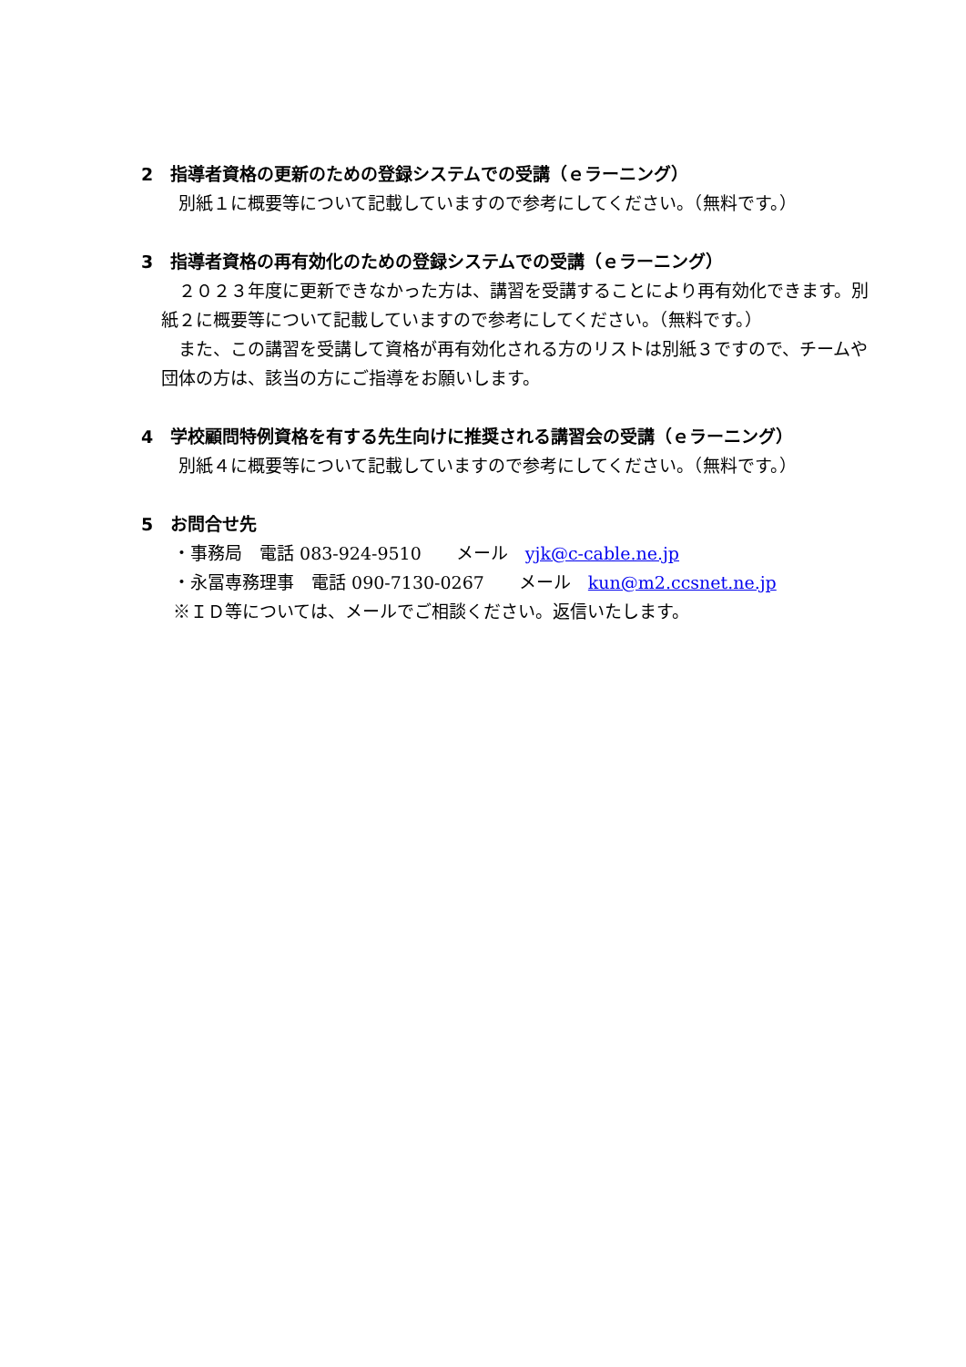2　指導者資格の更新のための登録システムでの受講（ｅラーニング）
　別紙１に概要等について記載していますので参考にしてください。（無料です。）
3　指導者資格の再有効化のための登録システムでの受講（ｅラーニング）
　２０２３年度に更新できなかった方は、講習を受講することにより再有効化できます。別紙２に概要等について記載していますので参考にしてください。（無料です。）
　また、この講習を受講して資格が再有効化される方のリストは別紙３ですので、チームや団体の方は、該当の方にご指導をお願いします。
4　学校顧問特例資格を有する先生向けに推奨される講習会の受講（ｅラーニング）
　別紙４に概要等について記載していますので参考にしてください。（無料です。）
5　お問合せ先
・事務局　電話 083-924-9510　　メール　yjk@c-cable.ne.jp
・永冨専務理事　電話 090-7130-0267　　メール　kun@m2.ccsnet.ne.jp
※ＩＤ等については、メールでご相談ください。返信いたします。